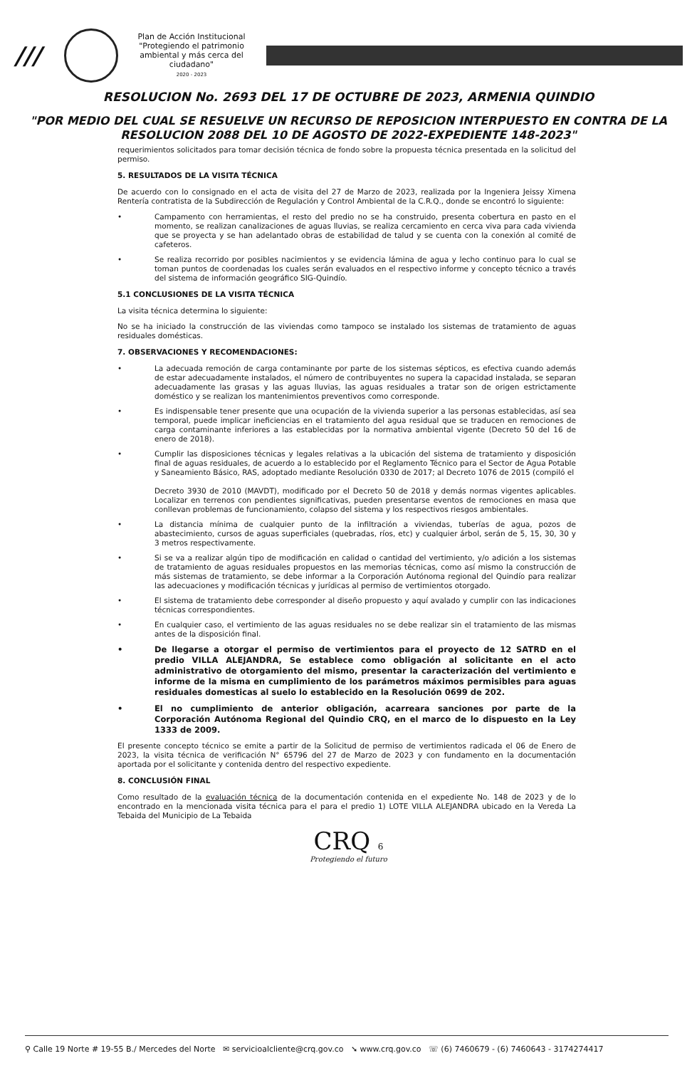///
Plan de Acción Institucional
"Protegiendo el patrimonio ambiental y más cerca del ciudadano"
2020 - 2023
RESOLUCION No. 2693 DEL 17 DE OCTUBRE DE 2023, ARMENIA QUINDIO
"POR MEDIO DEL CUAL SE RESUELVE UN RECURSO DE REPOSICION INTERPUESTO EN CONTRA DE LA RESOLUCION 2088 DEL 10 DE AGOSTO DE 2022-EXPEDIENTE 148-2023"
requerimientos solicitados para tomar decisión técnica de fondo sobre la propuesta técnica presentada en la solicitud del permiso.
5. RESULTADOS DE LA VISITA TÉCNICA
De acuerdo con lo consignado en el acta de visita del 27 de Marzo de 2023, realizada por la Ingeniera Jeissy Ximena Rentería contratista de la Subdirección de Regulación y Control Ambiental de la C.R.Q., donde se encontró lo siguiente:
• Campamento con herramientas, el resto del predio no se ha construido, presenta cobertura en pasto en el momento, se realizan canalizaciones de aguas lluvias, se realiza cercamiento en cerca viva para cada vivienda que se proyecta y se han adelantado obras de estabilidad de talud y se cuenta con la conexión al comité de cafeteros.
• Se realiza recorrido por posibles nacimientos y se evidencia lámina de agua y lecho continuo para lo cual se toman puntos de coordenadas los cuales serán evaluados en el respectivo informe y concepto técnico a través del sistema de información geográfico SIG-Quindío.
5.1 CONCLUSIONES DE LA VISITA TÉCNICA
La visita técnica determina lo siguiente:
No se ha iniciado la construcción de las viviendas como tampoco se instalado los sistemas de tratamiento de aguas residuales domésticas.
7. OBSERVACIONES Y RECOMENDACIONES:
• La adecuada remoción de carga contaminante por parte de los sistemas sépticos, es efectiva cuando además de estar adecuadamente instalados, el número de contribuyentes no supera la capacidad instalada, se separan adecuadamente las grasas y las aguas lluvias, las aguas residuales a tratar son de origen estrictamente doméstico y se realizan los mantenimientos preventivos como corresponde.
• Es indispensable tener presente que una ocupación de la vivienda superior a las personas establecidas, así sea temporal, puede implicar ineficiencias en el tratamiento del agua residual que se traducen en remociones de carga contaminante inferiores a las establecidas por la normativa ambiental vigente (Decreto 50 del 16 de enero de 2018).
• Cumplir las disposiciones técnicas y legales relativas a la ubicación del sistema de tratamiento y disposición final de aguas residuales, de acuerdo a lo establecido por el Reglamento Técnico para el Sector de Agua Potable y Saneamiento Básico, RAS, adoptado mediante Resolución 0330 de 2017; al Decreto 1076 de 2015 (compiló el
Decreto 3930 de 2010 (MAVDT), modificado por el Decreto 50 de 2018 y demás normas vigentes aplicables. Localizar en terrenos con pendientes significativas, pueden presentarse eventos de remociones en masa que conllevan problemas de funcionamiento, colapso del sistema y los respectivos riesgos ambientales.
• La distancia mínima de cualquier punto de la infiltración a viviendas, tuberías de agua, pozos de abastecimiento, cursos de aguas superficiales (quebradas, ríos, etc) y cualquier árbol, serán de 5, 15, 30, 30 y 3 metros respectivamente.
• Si se va a realizar algún tipo de modificación en calidad o cantidad del vertimiento, y/o adición a los sistemas de tratamiento de aguas residuales propuestos en las memorias técnicas, como así mismo la construcción de más sistemas de tratamiento, se debe informar a la Corporación Autónoma regional del Quindío para realizar las adecuaciones y modificación técnicas y jurídicas al permiso de vertimientos otorgado.
• El sistema de tratamiento debe corresponder al diseño propuesto y aquí avalado y cumplir con las indicaciones técnicas correspondientes.
• En cualquier caso, el vertimiento de las aguas residuales no se debe realizar sin el tratamiento de las mismas antes de la disposición final.
• De llegarse a otorgar el permiso de vertimientos para el proyecto de 12 SATRD en el predio VILLA ALEJANDRA, Se establece como obligación al solicitante en el acto administrativo de otorgamiento del mismo, presentar la caracterización del vertimiento e informe de la misma en cumplimiento de los parámetros máximos permisibles para aguas residuales domesticas al suelo lo establecido en la Resolución 0699 de 202.
• El no cumplimiento de anterior obligación, acarreara sanciones por parte de la Corporación Autónoma Regional del Quindio CRQ, en el marco de lo dispuesto en la Ley 1333 de 2009.
El presente concepto técnico se emite a partir de la Solicitud de permiso de vertimientos radicada el 06 de Enero de 2023, la visita técnica de verificación N° 65796 del 27 de Marzo de 2023 y con fundamento en la documentación aportada por el solicitante y contenida dentro del respectivo expediente.
8. CONCLUSIÓN FINAL
Como resultado de la evaluación técnica de la documentación contenida en el expediente No. 148 de 2023 y de lo encontrado en la mencionada visita técnica para el para el predio 1) LOTE VILLA ALEJANDRA ubicado en la Vereda La Tebaida del Municipio de La Tebaida
CRQ 6
Protegiendo el futuro
⚲ Calle 19 Norte # 19-55 B./ Mercedes del Norte ✉ servicioalcliente@crq.gov.co ➘ www.crq.gov.co ☏ (6) 7460679 - (6) 7460643 - 3174274417